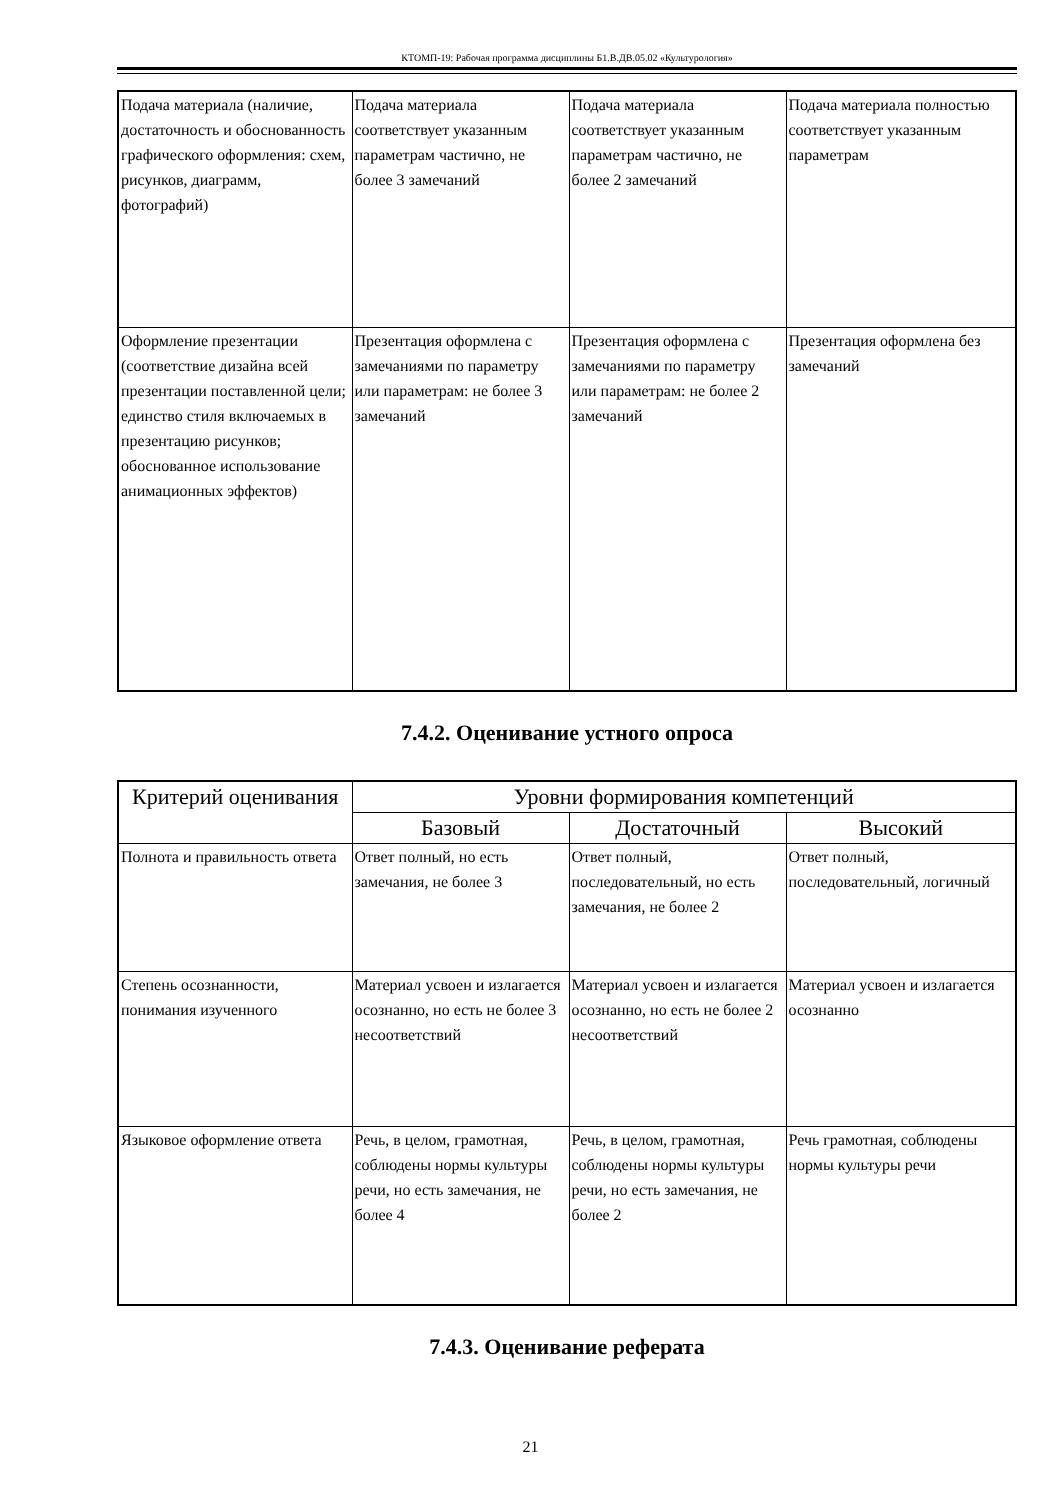КТОМП-19: Рабочая программа дисциплины Б1.В.ДВ.05.02 «Культурология»
| Подача материала (наличие, достаточность и обоснованность графического оформления: схем, рисунков, диаграмм, фотографий) | Подача материала соответствует указанным параметрам частично, не более 3 замечаний | Подача материала соответствует указанным параметрам частично, не более 2 замечаний | Подача материала полностью соответствует указанным параметрам |
| Оформление презентации (соответствие дизайна всей презентации поставленной цели; единство стиля включаемых в презентацию рисунков; обоснованное использование анимационных эффектов) | Презентация оформлена с замечаниями по параметру или параметрам: не более 3 замечаний | Презентация оформлена с замечаниями по параметру или параметрам: не более 2 замечаний | Презентация оформлена без замечаний |
7.4.2. Оценивание устного опроса
| Критерий оценивания | Уровни формирования компетенций | | |
| --- | --- | --- | --- |
| | Базовый | Достаточный | Высокий |
| Полнота и правильность ответа | Ответ полный, но есть замечания, не более 3 | Ответ полный, последовательный, но есть замечания, не более 2 | Ответ полный, последовательный, логичный |
| Степень осознанности, понимания изученного | Материал усвоен и излагается осознанно, но есть не более 3 несоответствий | Материал усвоен и излагается осознанно, но есть не более 2 несоответствий | Материал усвоен и излагается осознанно |
| Языковое оформление ответа | Речь, в целом, грамотная, соблюдены нормы культуры речи, но есть замечания, не более 4 | Речь, в целом, грамотная, соблюдены нормы культуры речи, но есть замечания, не более 2 | Речь грамотная, соблюдены нормы культуры речи |
7.4.3. Оценивание реферата
21